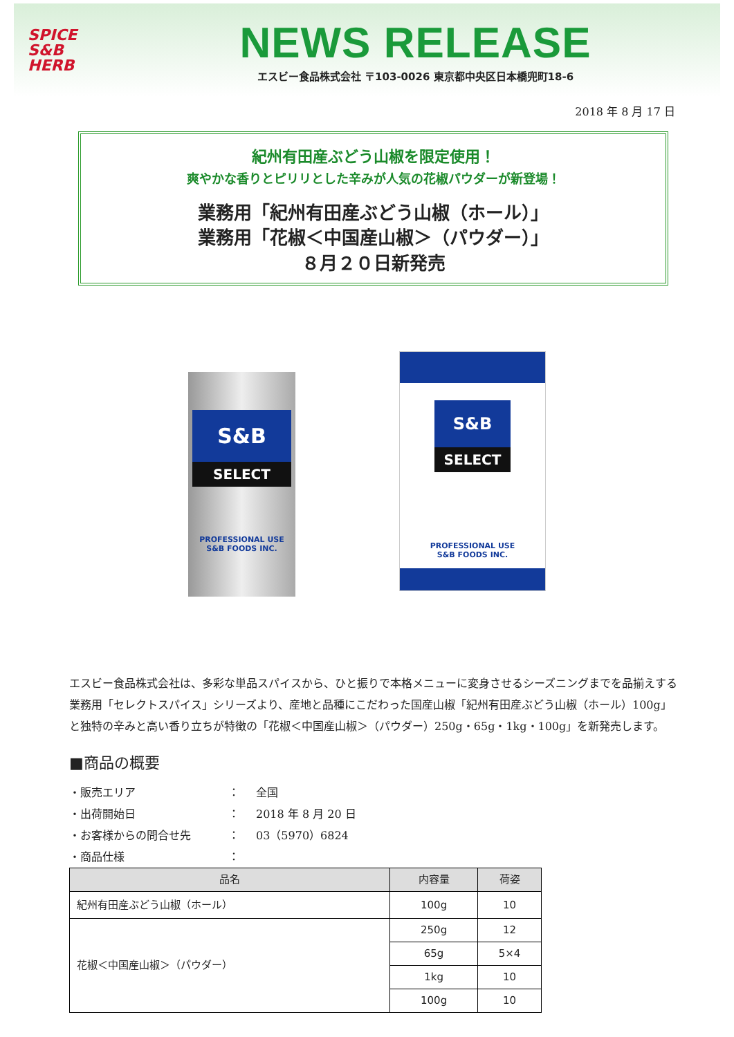SPICE
S&B
HERB
NEWS RELEASE
エスビー食品株式会社 〒103-0026 東京都中央区日本橋兜町18-6
2018 年 8 月 17 日
紀州有田産ぶどう山椒を限定使用！
爽やかな香りとピリリとした辛みが人気の花椒パウダーが新登場！
業務用「紀州有田産ぶどう山椒（ホール）」
業務用「花椒＜中国産山椒＞（パウダー）」
８月２０日新発売
S&B
SELECT
PROFESSIONAL USE
S&B FOODS INC.
S&B
SELECT
PROFESSIONAL USE
S&B FOODS INC.
エスビー食品株式会社は、多彩な単品スパイスから、ひと振りで本格メニューに変身させるシーズニングまでを品揃えする業務用「セレクトスパイス」シリーズより、産地と品種にこだわった国産山椒「紀州有田産ぶどう山椒（ホール）100g」と独特の辛みと高い香り立ちが特徴の「花椒＜中国産山椒＞（パウダー）250g・65g・1kg・100g」を新発売します。
■商品の概要
・販売エリア ： 全国
・出荷開始日 ： 2018 年 8 月 20 日
・お客様からの問合せ先 ： 03（5970）6824
・商品仕様 ：
| 品名 | 内容量 | 荷姿 |
| --- | --- | --- |
| 紀州有田産ぶどう山椒（ホール） | 100g | 10 |
| 花椒＜中国産山椒＞（パウダー） | 250g | 12 |
| | 65g | 5×4 |
| | 1kg | 10 |
| | 100g | 10 |